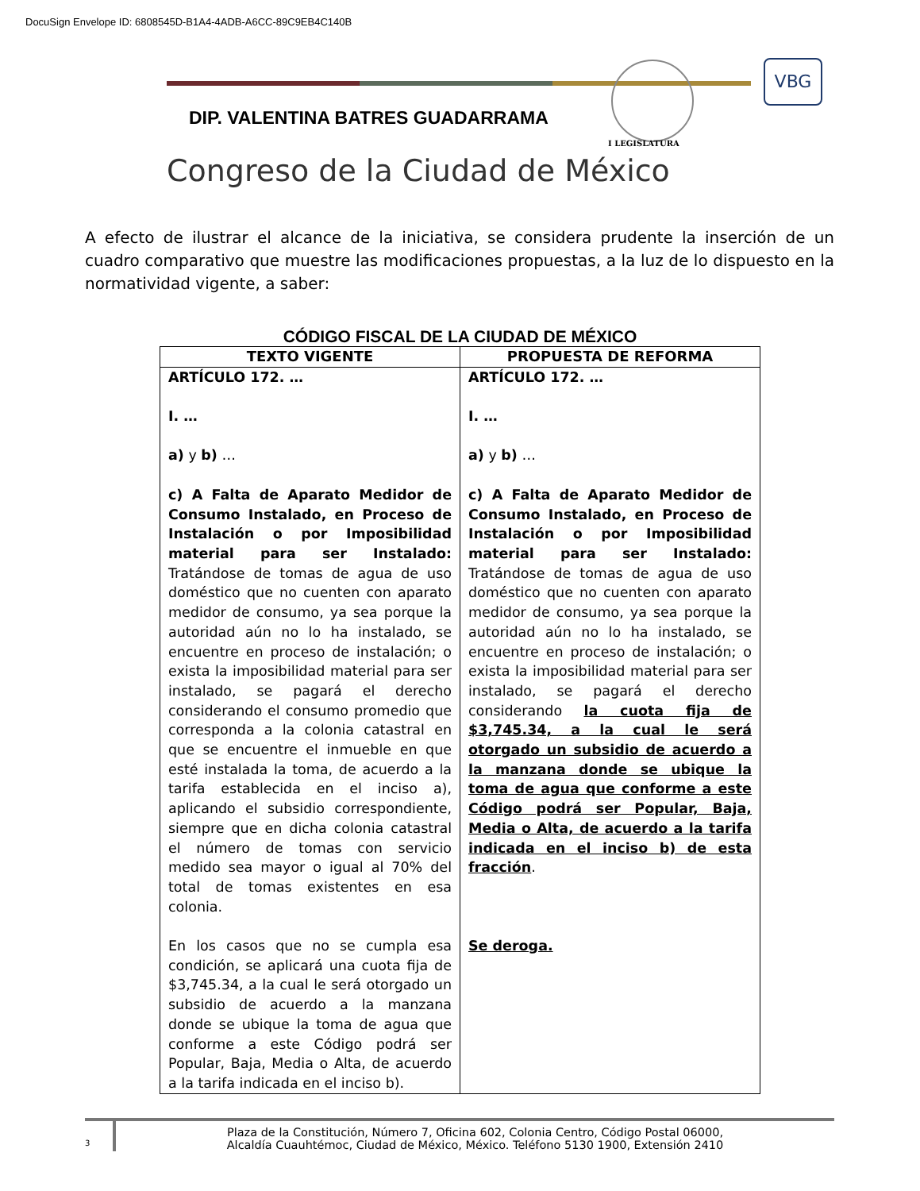DocuSign Envelope ID: 6808545D-B1A4-4ADB-A6CC-89C9EB4C140B
VBG
DIP. VALENTINA BATRES GUADARRAMA
I LEGISLATURA
Congreso de la Ciudad de México
A efecto de ilustrar el alcance de la iniciativa, se considera prudente la inserción de un cuadro comparativo que muestre las modificaciones propuestas, a la luz de lo dispuesto en la normatividad vigente, a saber:
CÓDIGO FISCAL DE LA CIUDAD DE MÉXICO
| TEXTO VIGENTE | PROPUESTA DE REFORMA |
| --- | --- |
| ARTÍCULO 172. … I. … a) y b) … c) A Falta de Aparato Medidor de Consumo Instalado, en Proceso de Instalación o por Imposibilidad material para ser Instalado: Tratándose de tomas de agua de uso doméstico que no cuenten con aparato medidor de consumo, ya sea porque la autoridad aún no lo ha instalado, se encuentre en proceso de instalación; o exista la imposibilidad material para ser instalado, se pagará el derecho considerando el consumo promedio que corresponda a la colonia catastral en que se encuentre el inmueble en que esté instalada la toma, de acuerdo a la tarifa establecida en el inciso a), aplicando el subsidio correspondiente, siempre que en dicha colonia catastral el número de tomas con servicio medido sea mayor o igual al 70% del total de tomas existentes en esa colonia. En los casos que no se cumpla esa condición, se aplicará una cuota fija de $3,745.34, a la cual le será otorgado un subsidio de acuerdo a la manzana donde se ubique la toma de agua que conforme a este Código podrá ser Popular, Baja, Media o Alta, de acuerdo a la tarifa indicada en el inciso b). | ARTÍCULO 172. … I. … a) y b) … c) A Falta de Aparato Medidor de Consumo Instalado, en Proceso de Instalación o por Imposibilidad material para ser Instalado: Tratándose de tomas de agua de uso doméstico que no cuenten con aparato medidor de consumo, ya sea porque la autoridad aún no lo ha instalado, se encuentre en proceso de instalación; o exista la imposibilidad material para ser instalado, se pagará el derecho considerando la cuota fija de $3,745.34, a la cual le será otorgado un subsidio de acuerdo a la manzana donde se ubique la toma de agua que conforme a este Código podrá ser Popular, Baja, Media o Alta, de acuerdo a la tarifa indicada en el inciso b) de esta fracción . Se deroga. |
3
Plaza de la Constitución, Número 7, Oficina 602, Colonia Centro, Código Postal 06000,
Alcaldía Cuauhtémoc, Ciudad de México, México. Teléfono 5130 1900, Extensión 2410